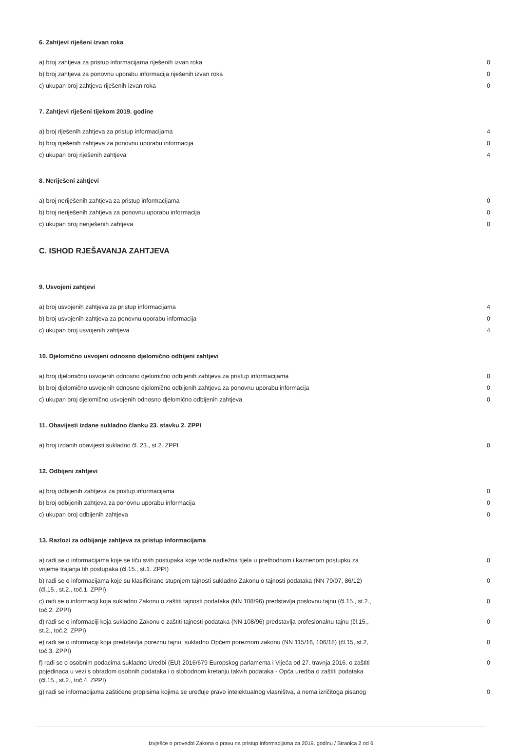6. Zahtjevi riješeni izvan roka
| a) broj zahtjeva za pristup informacijama riješenih izvan roka | 0 |
| b) broj zahtjeva za ponovnu uporabu informacija riješenih izvan roka | 0 |
| c) ukupan broj zahtjeva riješenih izvan roka | 0 |
7. Zahtjevi riješeni tijekom 2019. godine
| a) broj riješenih zahtjeva za pristup informacijama | 4 |
| b) broj riješenih zahtjeva za ponovnu uporabu informacija | 0 |
| c) ukupan broj riješenih zahtjeva | 4 |
8. Neriješeni zahtjevi
| a) broj neriješenih zahtjeva za pristup informacijama | 0 |
| b) broj neriješenih zahtjeva za ponovnu uporabu informacija | 0 |
| c) ukupan broj neriješenih zahtjeva | 0 |
C. ISHOD RJEŠAVANJA ZAHTJEVA
9. Usvojeni zahtjevi
| a) broj usvojenih zahtjeva za pristup informacijama | 4 |
| b) broj usvojenih zahtjeva za ponovnu uporabu informacija | 0 |
| c) ukupan broj usvojenih zahtjeva | 4 |
10. Djelomično usvojeni odnosno djelomično odbijeni zahtjevi
| a) broj djelomično usvojenih odnosno djelomično odbijenih zahtjeva za pristup informacijama | 0 |
| b) broj djelomično usvojenih odnosno djelomično odbijenih zahtjeva za ponovnu uporabu informacija | 0 |
| c) ukupan broj djelomično usvojenih odnosno djelomično odbijenih zahtjeva | 0 |
11. Obavijesti izdane sukladno članku 23. stavku 2. ZPPI
| a) broj izdanih obavijesti sukladno čl. 23., st.2. ZPPI | 0 |
12. Odbijeni zahtjevi
| a) broj odbijenih zahtjeva za pristup informacijama | 0 |
| b) broj odbijenih zahtjeva za ponovnu uporabu informacija | 0 |
| c) ukupan broj odbijenih zahtjeva | 0 |
13. Razlozi za odbijanje zahtjeva za pristup informacijama
| a) radi se o informacijama koje se tiču svih postupaka koje vode nadležna tijela u prethodnom i kaznenom postupku za vrijeme trajanja tih postupaka (čl.15., st.1. ZPPI) | 0 |
| b) radi se o informacijama koje su klasificirane stupnjem tajnosti sukladno Zakonu o tajnosti podataka (NN 79/07, 86/12) (čl.15., st.2., toč.1. ZPPI) | 0 |
| c) radi se o informaciji koja sukladno Zakonu o zaštiti tajnosti podataka (NN 108/96) predstavlja poslovnu tajnu (čl.15., st.2., toč.2. ZPPI) | 0 |
| d) radi se o informaciji koja sukladno Zakonu o zaštiti tajnosti podataka (NN 108/96) predstavlja profesionalnu tajnu (čl.15., st.2., toč.2. ZPPI) | 0 |
| e) radi se o informaciji koja predstavlja poreznu tajnu, sukladno Općem poreznom zakonu (NN 115/16, 106/18) (čl.15, st.2, toč.3. ZPPI) | 0 |
| f) radi se o osobnim podacima sukladno Uredbi (EU) 2016/679 Europskog parlamenta i Vijeća od 27. travnja 2016. o zaštiti pojedinaca u vezi s obradom osobnih podataka i o slobodnom kretanju takvih podataka - Opća uredba o zaštiti podataka (čl.15., st.2., toč.4. ZPPI) | 0 |
| g) radi se informacijama zaštićene propisima kojima se uređuje pravo intelektualnog vlasništva, a nema izričitoga pisanog | 0 |
Izvješće o provedbi Zakona o pravu na pristup informacijama za 2019. godinu / Stranica 2 od 6